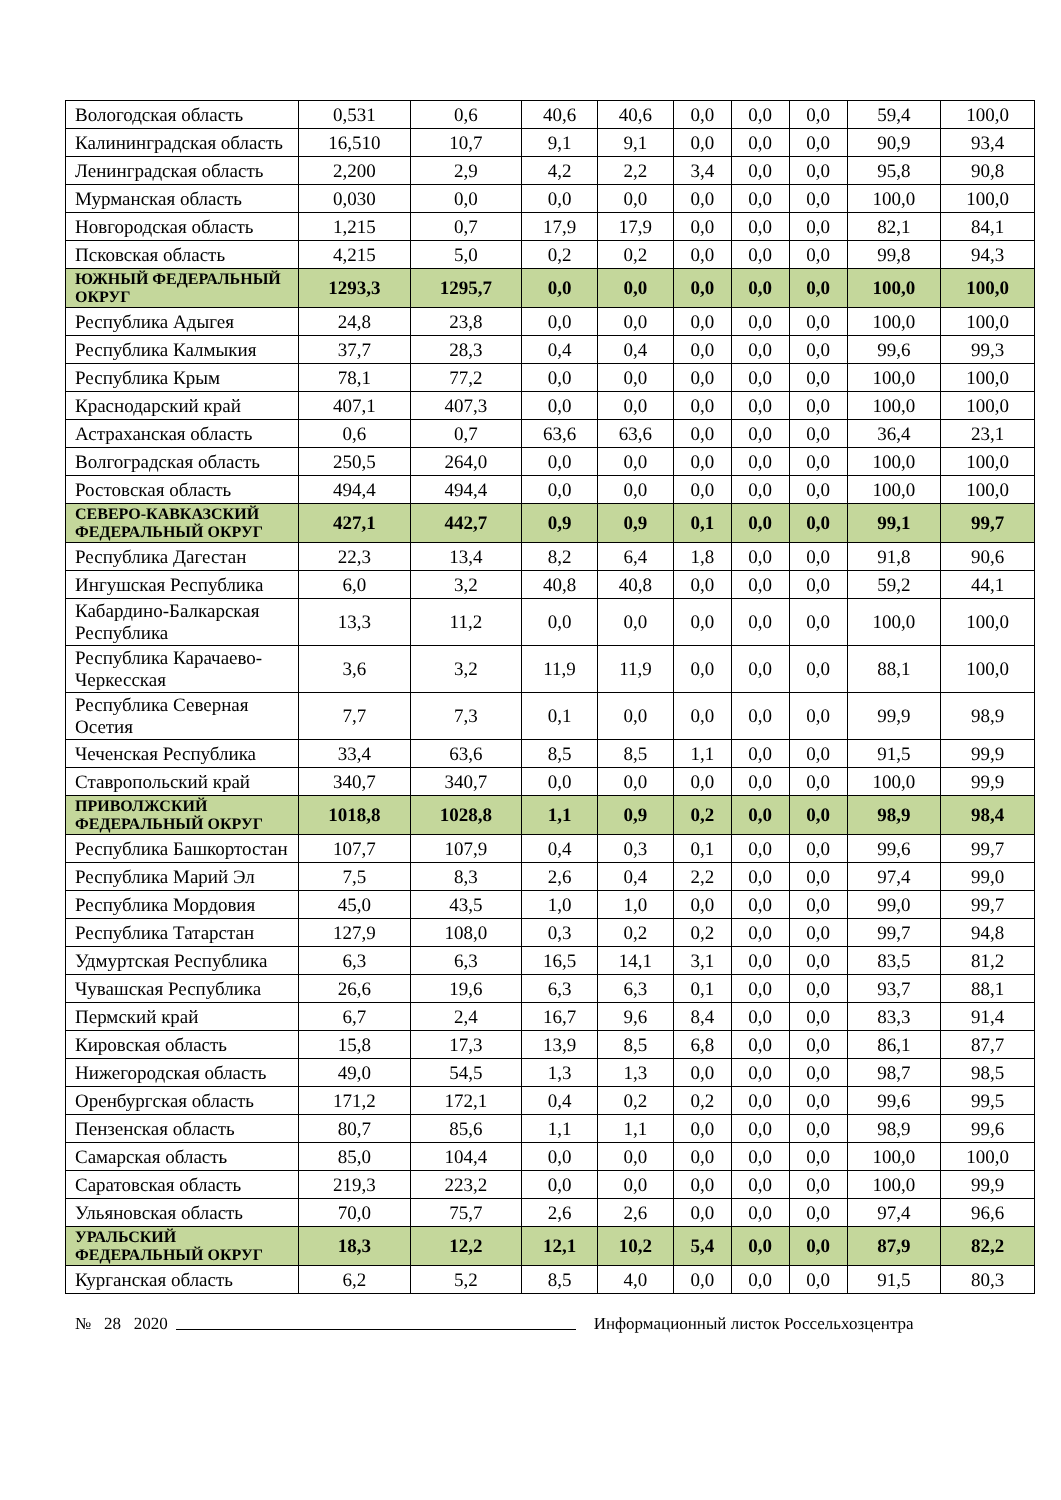| Вологодская область | 0,531 | 0,6 | 40,6 | 40,6 | 0,0 | 0,0 | 0,0 | 59,4 | 100,0 |
| Калининградская область | 16,510 | 10,7 | 9,1 | 9,1 | 0,0 | 0,0 | 0,0 | 90,9 | 93,4 |
| Ленинградская область | 2,200 | 2,9 | 4,2 | 2,2 | 3,4 | 0,0 | 0,0 | 95,8 | 90,8 |
| Мурманская область | 0,030 | 0,0 | 0,0 | 0,0 | 0,0 | 0,0 | 0,0 | 100,0 | 100,0 |
| Новгородская область | 1,215 | 0,7 | 17,9 | 17,9 | 0,0 | 0,0 | 0,0 | 82,1 | 84,1 |
| Псковская область | 4,215 | 5,0 | 0,2 | 0,2 | 0,0 | 0,0 | 0,0 | 99,8 | 94,3 |
| ЮЖНЫЙ ФЕДЕРАЛЬНЫЙ ОКРУГ | 1293,3 | 1295,7 | 0,0 | 0,0 | 0,0 | 0,0 | 0,0 | 100,0 | 100,0 |
| Республика Адыгея | 24,8 | 23,8 | 0,0 | 0,0 | 0,0 | 0,0 | 0,0 | 100,0 | 100,0 |
| Республика Калмыкия | 37,7 | 28,3 | 0,4 | 0,4 | 0,0 | 0,0 | 0,0 | 99,6 | 99,3 |
| Республика Крым | 78,1 | 77,2 | 0,0 | 0,0 | 0,0 | 0,0 | 0,0 | 100,0 | 100,0 |
| Краснодарский край | 407,1 | 407,3 | 0,0 | 0,0 | 0,0 | 0,0 | 0,0 | 100,0 | 100,0 |
| Астраханская область | 0,6 | 0,7 | 63,6 | 63,6 | 0,0 | 0,0 | 0,0 | 36,4 | 23,1 |
| Волгоградская область | 250,5 | 264,0 | 0,0 | 0,0 | 0,0 | 0,0 | 0,0 | 100,0 | 100,0 |
| Ростовская область | 494,4 | 494,4 | 0,0 | 0,0 | 0,0 | 0,0 | 0,0 | 100,0 | 100,0 |
| СЕВЕРО-КАВКАЗСКИЙ ФЕДЕРАЛЬНЫЙ ОКРУГ | 427,1 | 442,7 | 0,9 | 0,9 | 0,1 | 0,0 | 0,0 | 99,1 | 99,7 |
| Республика Дагестан | 22,3 | 13,4 | 8,2 | 6,4 | 1,8 | 0,0 | 0,0 | 91,8 | 90,6 |
| Ингушская Республика | 6,0 | 3,2 | 40,8 | 40,8 | 0,0 | 0,0 | 0,0 | 59,2 | 44,1 |
| Кабардино-Балкарская Республика | 13,3 | 11,2 | 0,0 | 0,0 | 0,0 | 0,0 | 0,0 | 100,0 | 100,0 |
| Республика Карачаево-Черкесская | 3,6 | 3,2 | 11,9 | 11,9 | 0,0 | 0,0 | 0,0 | 88,1 | 100,0 |
| Республика Северная Осетия | 7,7 | 7,3 | 0,1 | 0,0 | 0,0 | 0,0 | 0,0 | 99,9 | 98,9 |
| Чеченская Республика | 33,4 | 63,6 | 8,5 | 8,5 | 1,1 | 0,0 | 0,0 | 91,5 | 99,9 |
| Ставропольский край | 340,7 | 340,7 | 0,0 | 0,0 | 0,0 | 0,0 | 0,0 | 100,0 | 99,9 |
| ПРИВОЛЖСКИЙ ФЕДЕРАЛЬНЫЙ ОКРУГ | 1018,8 | 1028,8 | 1,1 | 0,9 | 0,2 | 0,0 | 0,0 | 98,9 | 98,4 |
| Республика Башкортостан | 107,7 | 107,9 | 0,4 | 0,3 | 0,1 | 0,0 | 0,0 | 99,6 | 99,7 |
| Республика Марий Эл | 7,5 | 8,3 | 2,6 | 0,4 | 2,2 | 0,0 | 0,0 | 97,4 | 99,0 |
| Республика Мордовия | 45,0 | 43,5 | 1,0 | 1,0 | 0,0 | 0,0 | 0,0 | 99,0 | 99,7 |
| Республика Татарстан | 127,9 | 108,0 | 0,3 | 0,2 | 0,2 | 0,0 | 0,0 | 99,7 | 94,8 |
| Удмуртская Республика | 6,3 | 6,3 | 16,5 | 14,1 | 3,1 | 0,0 | 0,0 | 83,5 | 81,2 |
| Чувашская Республика | 26,6 | 19,6 | 6,3 | 6,3 | 0,1 | 0,0 | 0,0 | 93,7 | 88,1 |
| Пермский край | 6,7 | 2,4 | 16,7 | 9,6 | 8,4 | 0,0 | 0,0 | 83,3 | 91,4 |
| Кировская область | 15,8 | 17,3 | 13,9 | 8,5 | 6,8 | 0,0 | 0,0 | 86,1 | 87,7 |
| Нижегородская область | 49,0 | 54,5 | 1,3 | 1,3 | 0,0 | 0,0 | 0,0 | 98,7 | 98,5 |
| Оренбургская область | 171,2 | 172,1 | 0,4 | 0,2 | 0,2 | 0,0 | 0,0 | 99,6 | 99,5 |
| Пензенская область | 80,7 | 85,6 | 1,1 | 1,1 | 0,0 | 0,0 | 0,0 | 98,9 | 99,6 |
| Самарская область | 85,0 | 104,4 | 0,0 | 0,0 | 0,0 | 0,0 | 0,0 | 100,0 | 100,0 |
| Саратовская область | 219,3 | 223,2 | 0,0 | 0,0 | 0,0 | 0,0 | 0,0 | 100,0 | 99,9 |
| Ульяновская область | 70,0 | 75,7 | 2,6 | 2,6 | 0,0 | 0,0 | 0,0 | 97,4 | 96,6 |
| УРАЛЬСКИЙ ФЕДЕРАЛЬНЫЙ ОКРУГ | 18,3 | 12,2 | 12,1 | 10,2 | 5,4 | 0,0 | 0,0 | 87,9 | 82,2 |
| Курганская область | 6,2 | 5,2 | 8,5 | 4,0 | 0,0 | 0,0 | 0,0 | 91,5 | 80,3 |
№ 28 2020 Информационный листок Россельхозцентра